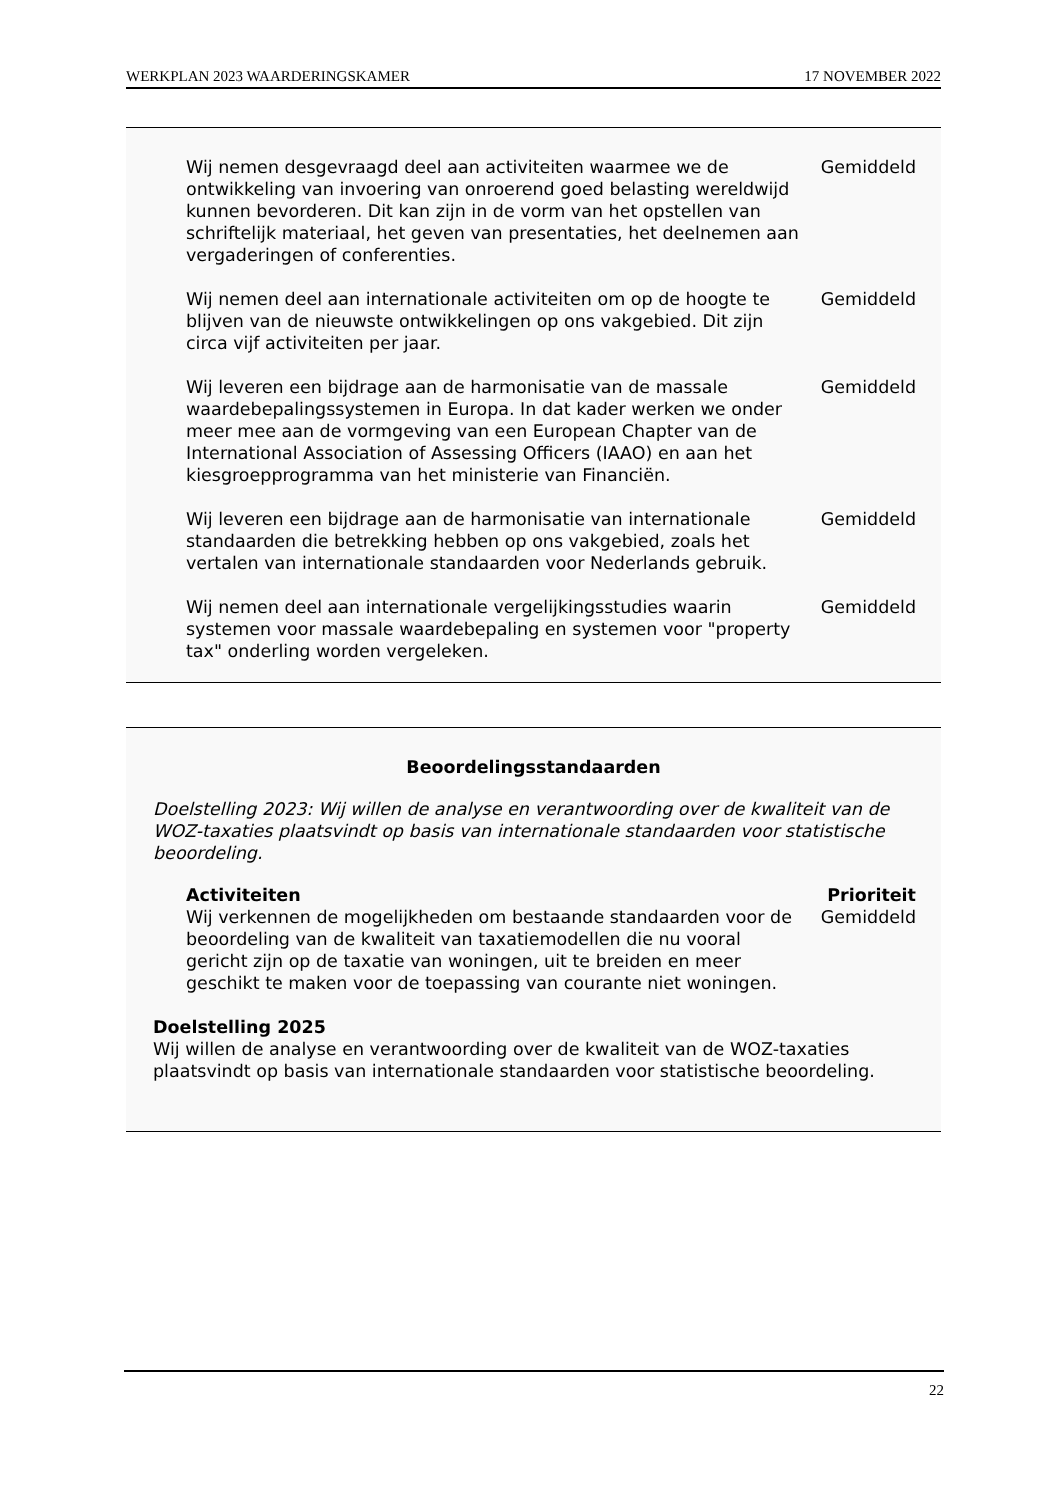WERKPLAN 2023 WAARDERINGSKAMER 17 NOVEMBER 2022
| Wij nemen desgevraagd deel aan activiteiten waarmee we de ontwikkeling van invoering van onroerend goed belasting wereldwijd kunnen bevorderen. Dit kan zijn in de vorm van het opstellen van schriftelijk materiaal, het geven van presentaties, het deelnemen aan vergaderingen of conferenties. | Gemiddeld |
| Wij nemen deel aan internationale activiteiten om op de hoogte te blijven van de nieuwste ontwikkelingen op ons vakgebied. Dit zijn circa vijf activiteiten per jaar. | Gemiddeld |
| Wij leveren een bijdrage aan de harmonisatie van de massale waardebepalingssystemen in Europa. In dat kader werken we onder meer mee aan de vormgeving van een European Chapter van de International Association of Assessing Officers (IAAO) en aan het kiesgroepprogramma van het ministerie van Financiën. | Gemiddeld |
| Wij leveren een bijdrage aan de harmonisatie van internationale standaarden die betrekking hebben op ons vakgebied, zoals het vertalen van internationale standaarden voor Nederlands gebruik. | Gemiddeld |
| Wij nemen deel aan internationale vergelijkingsstudies waarin systemen voor massale waardebepaling en systemen voor "property tax" onderling worden vergeleken. | Gemiddeld |
Beoordelingsstandaarden
Doelstelling 2023: Wij willen de analyse en verantwoording over de kwaliteit van de WOZ-taxaties plaatsvindt op basis van internationale standaarden voor statistische beoordeling.
| Activiteiten | Prioriteit |
| --- | --- |
| Wij verkennen de mogelijkheden om bestaande standaarden voor de beoordeling van de kwaliteit van taxatiemodellen die nu vooral gericht zijn op de taxatie van woningen, uit te breiden en meer geschikt te maken voor de toepassing van courante niet woningen. | Gemiddeld |
Doelstelling 2025
Wij willen de analyse en verantwoording over de kwaliteit van de WOZ-taxaties plaatsvindt op basis van internationale standaarden voor statistische beoordeling.
22